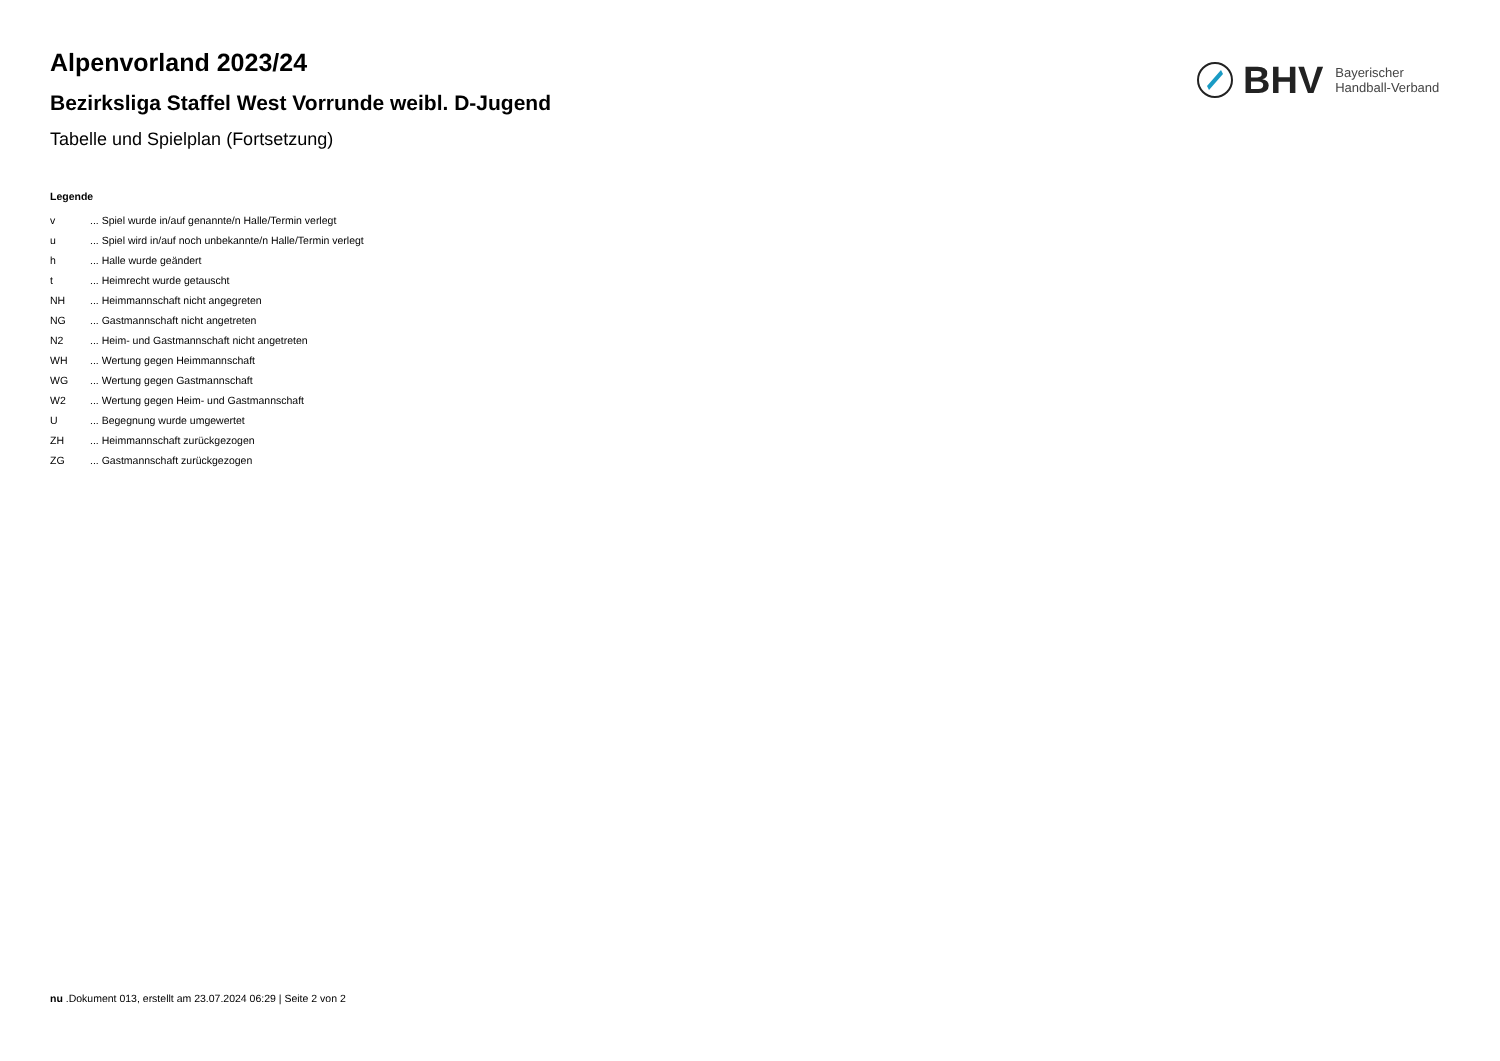BHV Bayerischer
Handball-Verband
Alpenvorland 2023/24
Bezirksliga Staffel West Vorrunde weibl. D-Jugend
Tabelle und Spielplan (Fortsetzung)
Legende
v ... Spiel wurde in/auf genannte/n Halle/Termin verlegt
u ... Spiel wird in/auf noch unbekannte/n Halle/Termin verlegt
h ... Halle wurde geändert
t ... Heimrecht wurde getauscht
NH ... Heimmannschaft nicht angegreten
NG ... Gastmannschaft nicht angetreten
N2 ... Heim- und Gastmannschaft nicht angetreten
WH ... Wertung gegen Heimmannschaft
WG ... Wertung gegen Gastmannschaft
W2 ... Wertung gegen Heim- und Gastmannschaft
U ... Begegnung wurde umgewertet
ZH ... Heimmannschaft zurückgezogen
ZG ... Gastmannschaft zurückgezogen
nu .Dokument 013, erstellt am 23.07.2024 06:29 | Seite 2 von 2